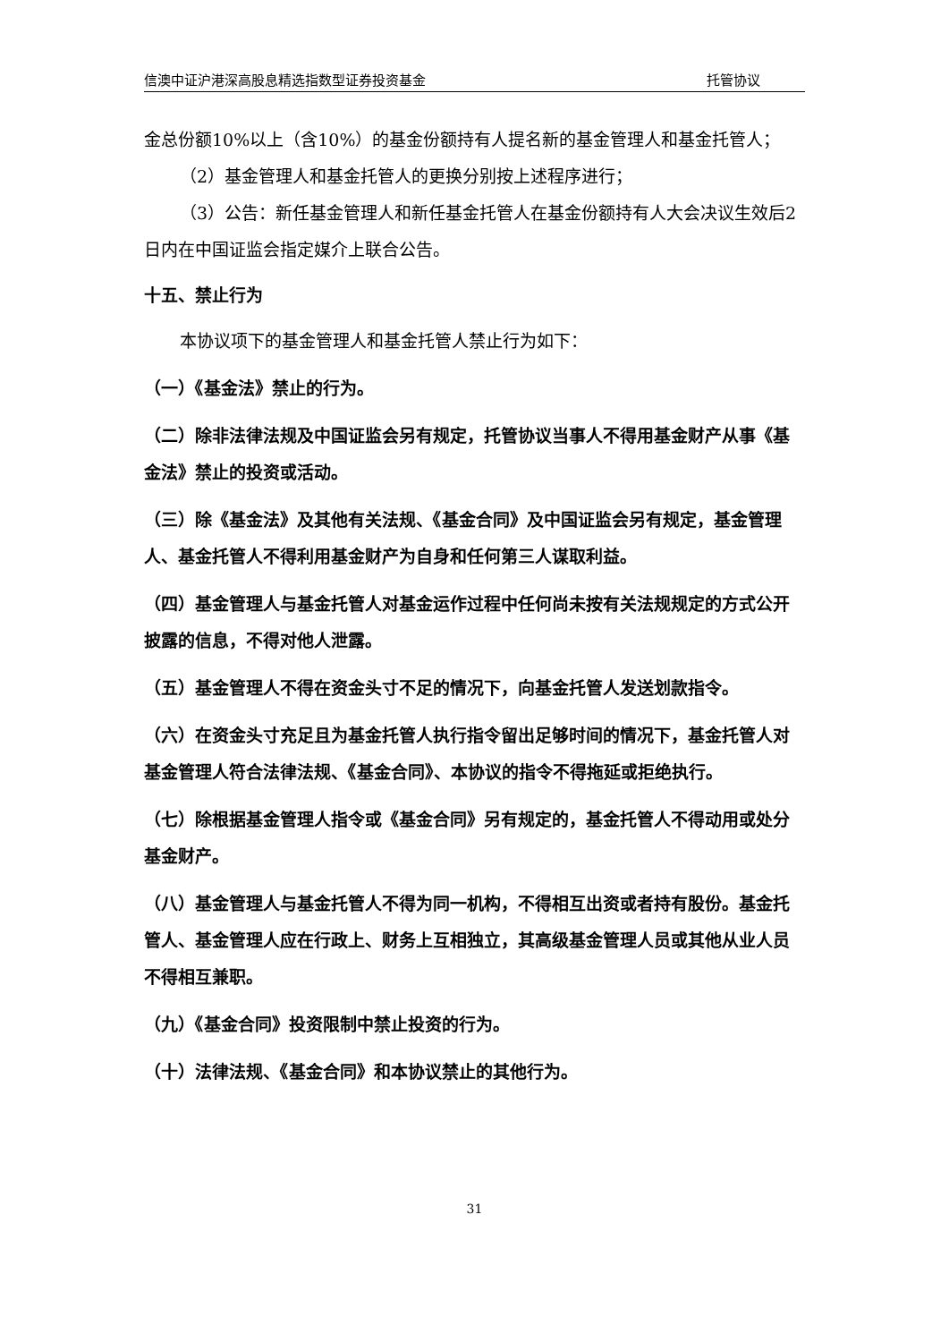信澳中证沪港深高股息精选指数型证券投资基金 托管协议
金总份额10%以上（含10%）的基金份额持有人提名新的基金管理人和基金托管人；
（2）基金管理人和基金托管人的更换分别按上述程序进行；
（3）公告：新任基金管理人和新任基金托管人在基金份额持有人大会决议生效后2日内在中国证监会指定媒介上联合公告。
十五、禁止行为
本协议项下的基金管理人和基金托管人禁止行为如下：
（一）《基金法》禁止的行为。
（二）除非法律法规及中国证监会另有规定，托管协议当事人不得用基金财产从事《基金法》禁止的投资或活动。
（三）除《基金法》及其他有关法规、《基金合同》及中国证监会另有规定，基金管理人、基金托管人不得利用基金财产为自身和任何第三人谋取利益。
（四）基金管理人与基金托管人对基金运作过程中任何尚未按有关法规规定的方式公开披露的信息，不得对他人泄露。
（五）基金管理人不得在资金头寸不足的情况下，向基金托管人发送划款指令。
（六）在资金头寸充足且为基金托管人执行指令留出足够时间的情况下，基金托管人对基金管理人符合法律法规、《基金合同》、本协议的指令不得拖延或拒绝执行。
（七）除根据基金管理人指令或《基金合同》另有规定的，基金托管人不得动用或处分基金财产。
（八）基金管理人与基金托管人不得为同一机构，不得相互出资或者持有股份。基金托管人、基金管理人应在行政上、财务上互相独立，其高级基金管理人员或其他从业人员不得相互兼职。
（九）《基金合同》投资限制中禁止投资的行为。
（十）法律法规、《基金合同》和本协议禁止的其他行为。
31